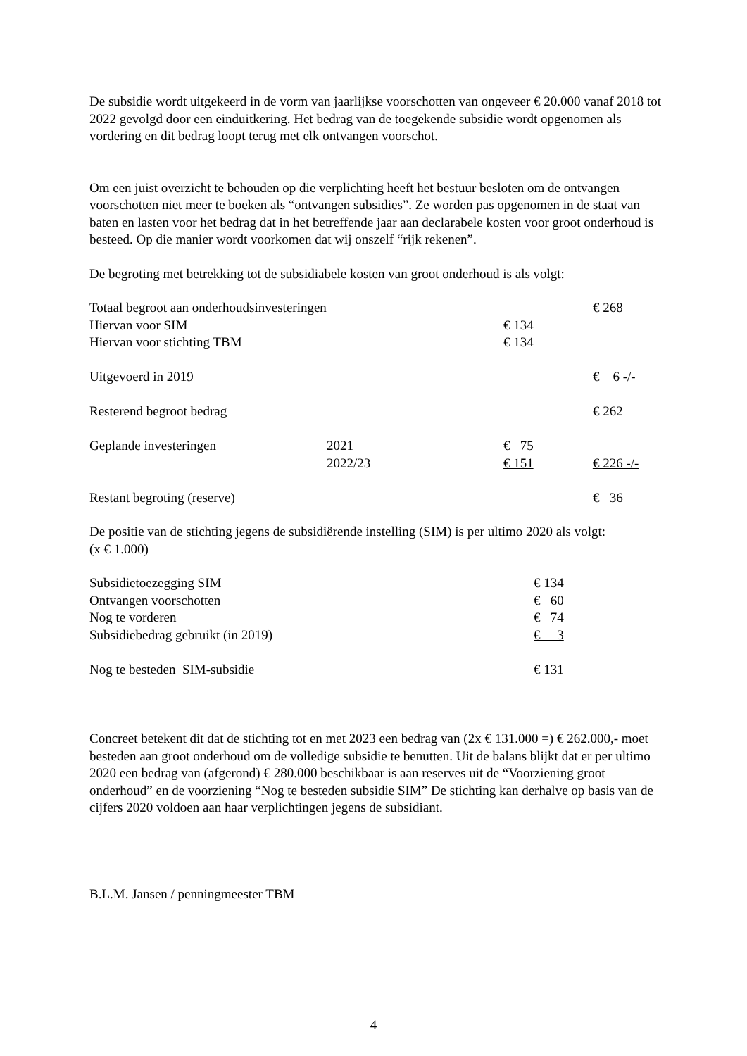De subsidie wordt uitgekeerd in de vorm van jaarlijkse voorschotten van ongeveer € 20.000 vanaf 2018 tot 2022 gevolgd door een einduitkering. Het bedrag van de toegekende subsidie wordt opgenomen als vordering en dit bedrag loopt terug met elk ontvangen voorschot.
Om een juist overzicht te behouden op die verplichting heeft het bestuur besloten om de ontvangen voorschotten niet meer te boeken als “ontvangen subsidies”. Ze worden pas opgenomen in de staat van baten en lasten voor het bedrag dat in het betreffende jaar aan declarabele kosten voor groot onderhoud is besteed. Op die manier wordt voorkomen dat wij onszelf “rijk rekenen”.
De begroting met betrekking tot de subsidiabele kosten van groot onderhoud is als volgt:
| Totaal begroot aan onderhoudsinvesteringen | | | € 268 |
| Hiervan voor SIM | | € 134 | |
| Hiervan voor stichting TBM | | € 134 | |
| Uitgevoerd in 2019 | | | € 6 -/- |
| Resterend begroot bedrag | | | € 262 |
| Geplande investeringen | 2021 | € 75 | |
| | 2022/23 | € 151 | € 226 -/- |
| Restant begroting (reserve) | | | € 36 |
De positie van de stichting jegens de subsidiërende instelling (SIM) is per ultimo 2020 als volgt:
(x € 1.000)
| Subsidietoezegging SIM | € 134 |
| Ontvangen voorschotten | € 60 |
| Nog te vorderen | € 74 |
| Subsidiebedrag gebruikt (in 2019) | € 3 |
| Nog te besteden SIM-subsidie | € 131 |
Concreet betekent dit dat de stichting tot en met 2023 een bedrag van (2x € 131.000 =) € 262.000,- moet besteden aan groot onderhoud om de volledige subsidie te benutten. Uit de balans blijkt dat er per ultimo 2020 een bedrag van (afgerond) € 280.000 beschikbaar is aan reserves uit de “Voorziening groot onderhoud” en de voorziening “Nog te besteden subsidie SIM” De stichting kan derhalve op basis van de cijfers 2020 voldoen aan haar verplichtingen jegens de subsidiant.
B.L.M. Jansen / penningmeester TBM
4